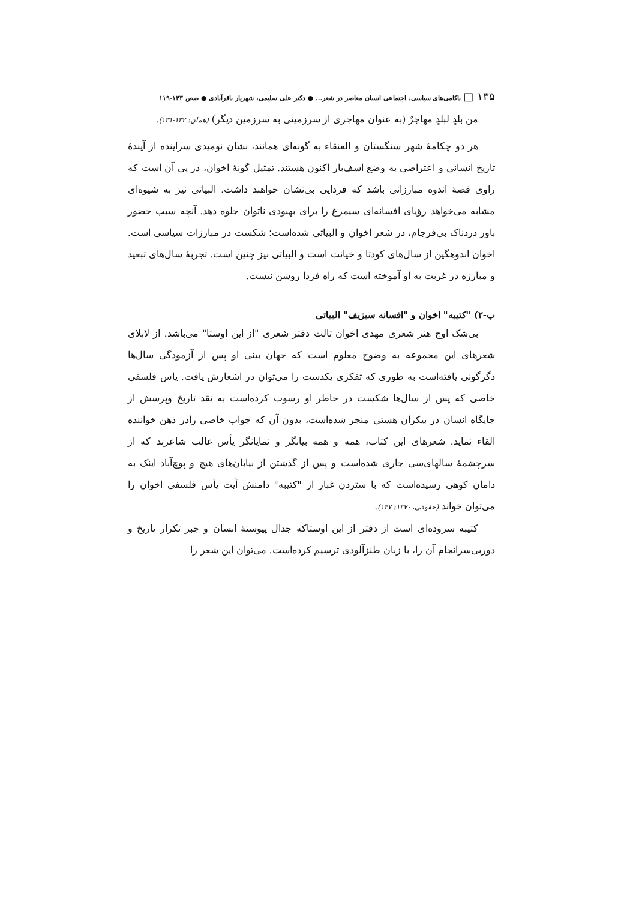۱۳۵ □ ناکامی‌های سیاسی، اجتماعی انسان معاصر در شعر... ● دکتر علی سلیمی، شهریار باقرآبادی ● صص ۱۴۳-۱۱۹
من بلدٍ لبلدٍ مهاجرٌ (به عنوان مهاجری از سرزمینی به سرزمین دیگر) (همان: ۱۳۲-۱۳۱).
هر دو چکامهٔ شهر سنگستان و العنقاء به گونه‌ای همانند، نشان نومیدی سراینده از آیندهٔ تاریخ انسانی و اعتراضی به وضع اسف‌بار اکنون هستند. تمثیل گونهٔ اخوان، در پی آن است که راوی قصهٔ اندوه مبارزانی باشد که فردایی بی‌نشان خواهند داشت. البیاتی نیز به شیوه‌ای مشابه می‌خواهد رؤیای افسانه‌ای سیمرغ را برای بهبودی ناتوان جلوه دهد. آنچه سبب حضور باور دردناک بی‌فرجام، در شعر اخوان و البیاتی شده‌است؛ شکست در مبارزات سیاسی است. اخوان اندوهگین از سال‌های کودتا و خیانت است و البیاتی نیز چنین است. تجربهٔ سال‌های تبعید و مبارزه در غربت به او آموخته است که راه فردا روشن نیست.
پ-۲) "کتیبه" اخوان و "افسانه سیزیف" البیاتی
بی‌شک اوج هنر شعری مهدی اخوان ثالث دفتر شعری "از این اوستا" می‌باشد. از لابلای شعرهای این مجموعه به وضوح معلوم است که جهان بینی او پس از آزمودگی سال‌ها دگرگونی یافته‌است به طوری که تفکری یکدست را می‌توان در اشعارش یافت. یاس فلسفی خاصی که پس از سال‌ها شکست در خاطر او رسوب کرده‌است به نقد تاریخ وپرسش از جایگاه انسان در بیکران هستی منجر شده‌است، بدون آن که جواب خاصی رادر ذهن خواننده القاء نماید. شعرهای این کتاب، همه و همه بیانگر و نمایانگر یأس غالب شاعرند که از سرچشمهٔ سالهای‌سی جاری شده‌است و پس از گذشتن از بیابان‌های هیچ و پوچ‌آباد اینک به دامان کوهی رسیده‌است که با ستردن غبار از "کتیبه" دامنش آیت یأس فلسفی اخوان را می‌توان خواند (حقوقی، ۱۳۷۰: ۱۴۷).
کتیبه سروده‌ای است از دفتر از این اوستاکه جدال پیوستهٔ انسان و جبر تکرار تاریخ و دوربی‌سرانجام آن را، با زبان طنزآلودی ترسیم کرده‌است. می‌توان این شعر را